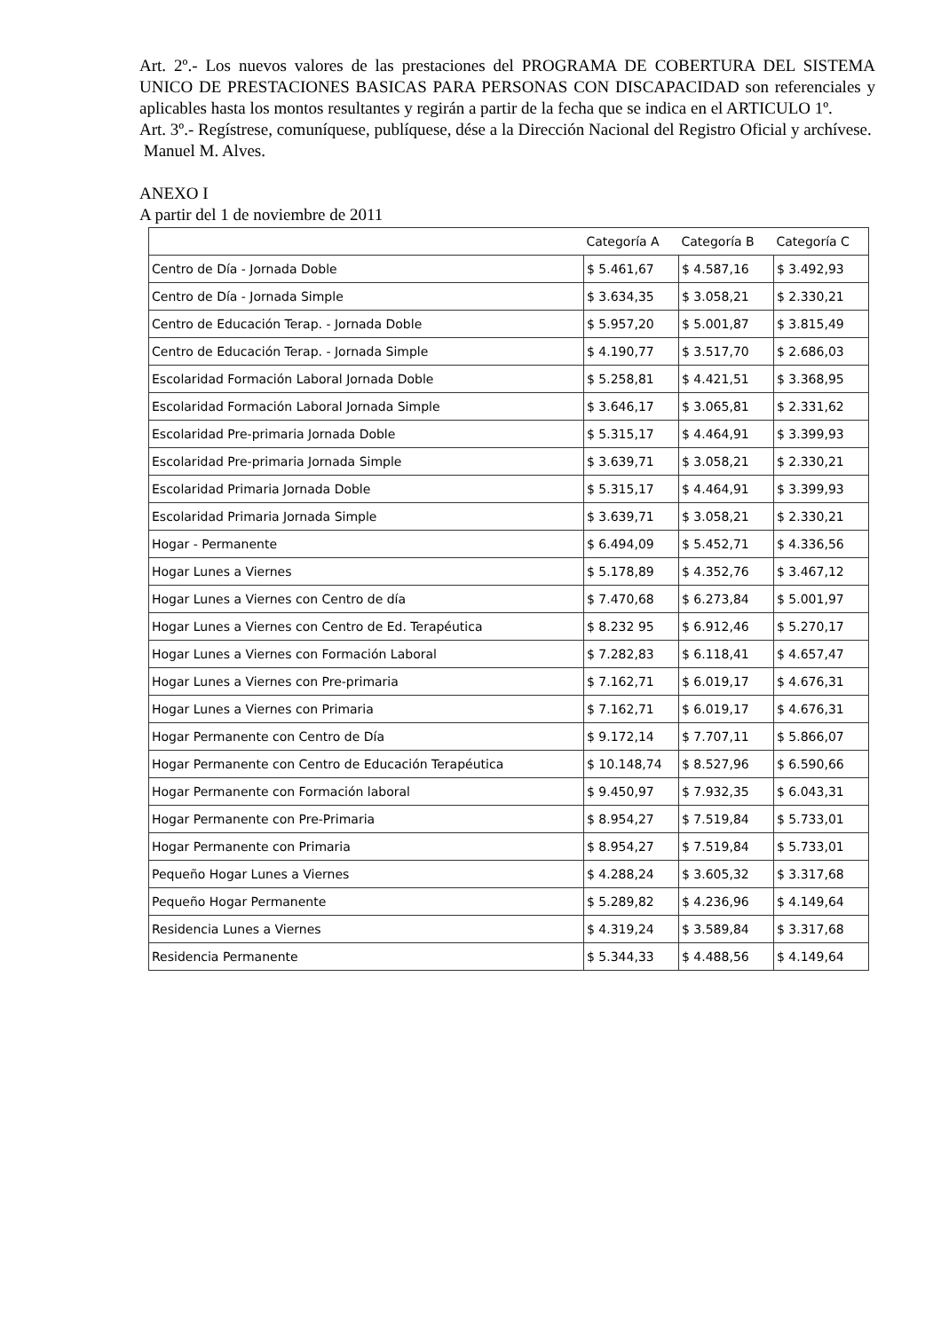Art. 2º.- Los nuevos valores de las prestaciones del PROGRAMA DE COBERTURA DEL SISTEMA UNICO DE PRESTACIONES BASICAS PARA PERSONAS CON DISCAPACIDAD son referenciales y aplicables hasta los montos resultantes y regirán a partir de la fecha que se indica en el ARTICULO 1º.
Art. 3º.- Regístrese, comuníquese, publíquese, dése a la Dirección Nacional del Registro Oficial y archívese.
Manuel M. Alves.
ANEXO I
A partir del 1 de noviembre de 2011
| | Categoría A | Categoría B | Categoría C |
| --- | --- | --- | --- |
| Centro de Día - Jornada Doble | $ 5.461,67 | $ 4.587,16 | $ 3.492,93 |
| Centro de Día - Jornada Simple | $ 3.634,35 | $ 3.058,21 | $ 2.330,21 |
| Centro de Educación Terap. - Jornada Doble | $ 5.957,20 | $ 5.001,87 | $ 3.815,49 |
| Centro de Educación Terap. - Jornada Simple | $ 4.190,77 | $ 3.517,70 | $ 2.686,03 |
| Escolaridad Formación Laboral Jornada Doble | $ 5.258,81 | $ 4.421,51 | $ 3.368,95 |
| Escolaridad Formación Laboral Jornada Simple | $ 3.646,17 | $ 3.065,81 | $ 2.331,62 |
| Escolaridad Pre-primaria Jornada Doble | $ 5.315,17 | $ 4.464,91 | $ 3.399,93 |
| Escolaridad Pre-primaria Jornada Simple | $ 3.639,71 | $ 3.058,21 | $ 2.330,21 |
| Escolaridad Primaria Jornada Doble | $ 5.315,17 | $ 4.464,91 | $ 3.399,93 |
| Escolaridad Primaria Jornada Simple | $ 3.639,71 | $ 3.058,21 | $ 2.330,21 |
| Hogar - Permanente | $ 6.494,09 | $ 5.452,71 | $ 4.336,56 |
| Hogar Lunes a Viernes | $ 5.178,89 | $ 4.352,76 | $ 3.467,12 |
| Hogar Lunes a Viernes con Centro de día | $ 7.470,68 | $ 6.273,84 | $ 5.001,97 |
| Hogar Lunes a Viernes con Centro de Ed. Terapéutica | $ 8.232 95 | $ 6.912,46 | $ 5.270,17 |
| Hogar Lunes a Viernes con Formación Laboral | $ 7.282,83 | $ 6.118,41 | $ 4.657,47 |
| Hogar Lunes a Viernes con Pre-primaria | $ 7.162,71 | $ 6.019,17 | $ 4.676,31 |
| Hogar Lunes a Viernes con Primaria | $ 7.162,71 | $ 6.019,17 | $ 4.676,31 |
| Hogar Permanente con Centro de Día | $ 9.172,14 | $ 7.707,11 | $ 5.866,07 |
| Hogar Permanente con Centro de Educación Terapéutica | $ 10.148,74 | $ 8.527,96 | $ 6.590,66 |
| Hogar Permanente con Formación laboral | $ 9.450,97 | $ 7.932,35 | $ 6.043,31 |
| Hogar Permanente con Pre-Primaria | $ 8.954,27 | $ 7.519,84 | $ 5.733,01 |
| Hogar Permanente con Primaria | $ 8.954,27 | $ 7.519,84 | $ 5.733,01 |
| Pequeño Hogar Lunes a Viernes | $ 4.288,24 | $ 3.605,32 | $ 3.317,68 |
| Pequeño Hogar Permanente | $ 5.289,82 | $ 4.236,96 | $ 4.149,64 |
| Residencia Lunes a Viernes | $ 4.319,24 | $ 3.589,84 | $ 3.317,68 |
| Residencia Permanente | $ 5.344,33 | $ 4.488,56 | $ 4.149,64 |